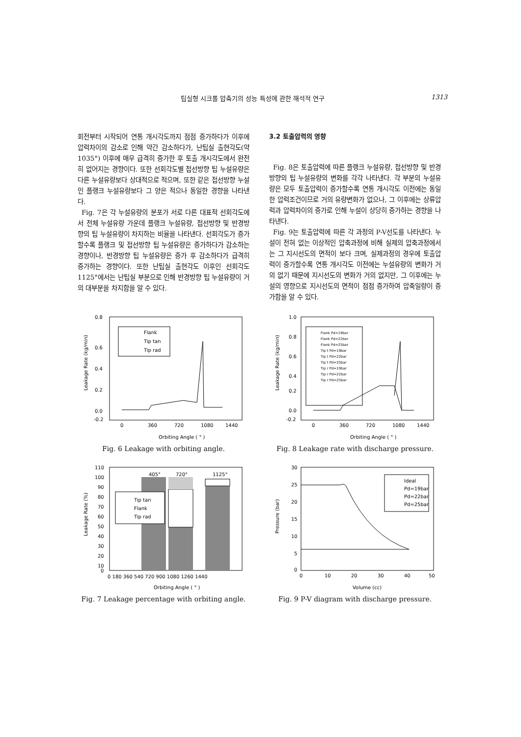팁실형 시크롤 압축기의 성능 특성에 관한 해석적 연구 1313
회전부터 시작되어 연통 개시각도까지 점점 증가하다가 이후에 압력차이의 감소로 인해 약간 감소하다가, 난팁실 출현각도(약 1035°) 이후에 매우 급격히 증가한 후 토출 개시각도에서 완전히 없어지는 경향이다. 또한 선회각도별 접선방향 팁 누설유량은 다른 누설유량보다 상대적으로 적으며, 또한 같은 접선방향 누설인 플랭크 누설유량보다 그 양은 적으나 동일한 경향을 나타낸다.
Fig. 7은 각 누설유량의 분포가 서로 다른 대표적 선회각도에서 전체 누설유량 가운데 플랭크 누설유량, 접선방향 및 반경방향의 팁 누설유량이 차지하는 비율을 나타낸다. 선회각도가 증가할수록 플랭크 및 접선방향 팁 누설유량은 증가하다가 감소하는 경향이나, 반경방향 팁 누설유량은 증가 후 감소하다가 급격히 증가하는 경향이다. 또한 난팁실 출현각도 이후인 선회각도 1125°에서는 난팁실 부분으로 인해 반경방향 팁 누설유량이 거의 대부분을 차지함을 알 수 있다.
3.2 토출압력의 영향
Fig. 8은 토출압력에 따른 플랭크 누설유량, 접선방향 및 반경방향의 팁 누설유량의 변화를 각각 나타낸다. 각 부분의 누설유량은 모두 토출압력이 증가할수록 연통 개시각도 이전에는 동일한 압력조건이므로 거의 유량변화가 없으나, 그 이후에는 상류압력과 압력차이의 증가로 인해 누설이 상당히 증가하는 경향을 나타낸다.
Fig. 9는 토출압력에 따른 각 과정의 P-V선도를 나타낸다. 누설이 전혀 없는 이상적인 압축과정에 비해 실제의 압축과정에서는 그 지시선도의 면적이 보다 크며, 실제과정의 경우에 토출압력이 증가할수록 연통 개시각도 이전에는 누설유량의 변화가 거의 없기 때문에 지시선도의 변화가 거의 없지만, 그 이후에는 누설의 영향으로 지시선도의 면적이 점점 증가하여 압축일량이 증가함을 알 수 있다.
0.8
0.6
0.4
0.2
0.0
-0.2
0
360
720
1080
1440
Orbiting Angle ( ° )
Leakage Rate (kg/min)
Flank
Tip tan
Tip rad
Fig. 6 Leakage with orbiting angle.
1.0
0.8
0.6
0.4
0.2
0.0
-0.2
0
360
720
1080
1440
Orbiting Angle ( ° )
Leakage Rate (kg/min)
Flank Pd=19bar
Flank Pd=22bar
Flank Pd=25bar
Tip t Pd=19bar
Tip t Pd=22bar
Tip t Pd=25bar
Tip r Pd=19bar
Tip r Pd=22bar
Tip r Pd=25bar
Fig. 8 Leakage rate with discharge pressure.
110
100
90
80
70
60
50
40
30
20
10
0
405°
720°
1125°
0 180 360 540 720 900 1080 1260 1440
Orbiting Angle ( ° )
Leakage Rate (%)
Tip tan
Flank
Tip rad
Fig. 7 Leakage percentage with orbiting angle.
30
25
20
15
10
5
0
0
10
20
30
40
50
Volume (cc)
Pressure (bar)
Ideal
Pd=19bar
Pd=22bar
Pd=25bar
Fig. 9 P-V diagram with discharge pressure.